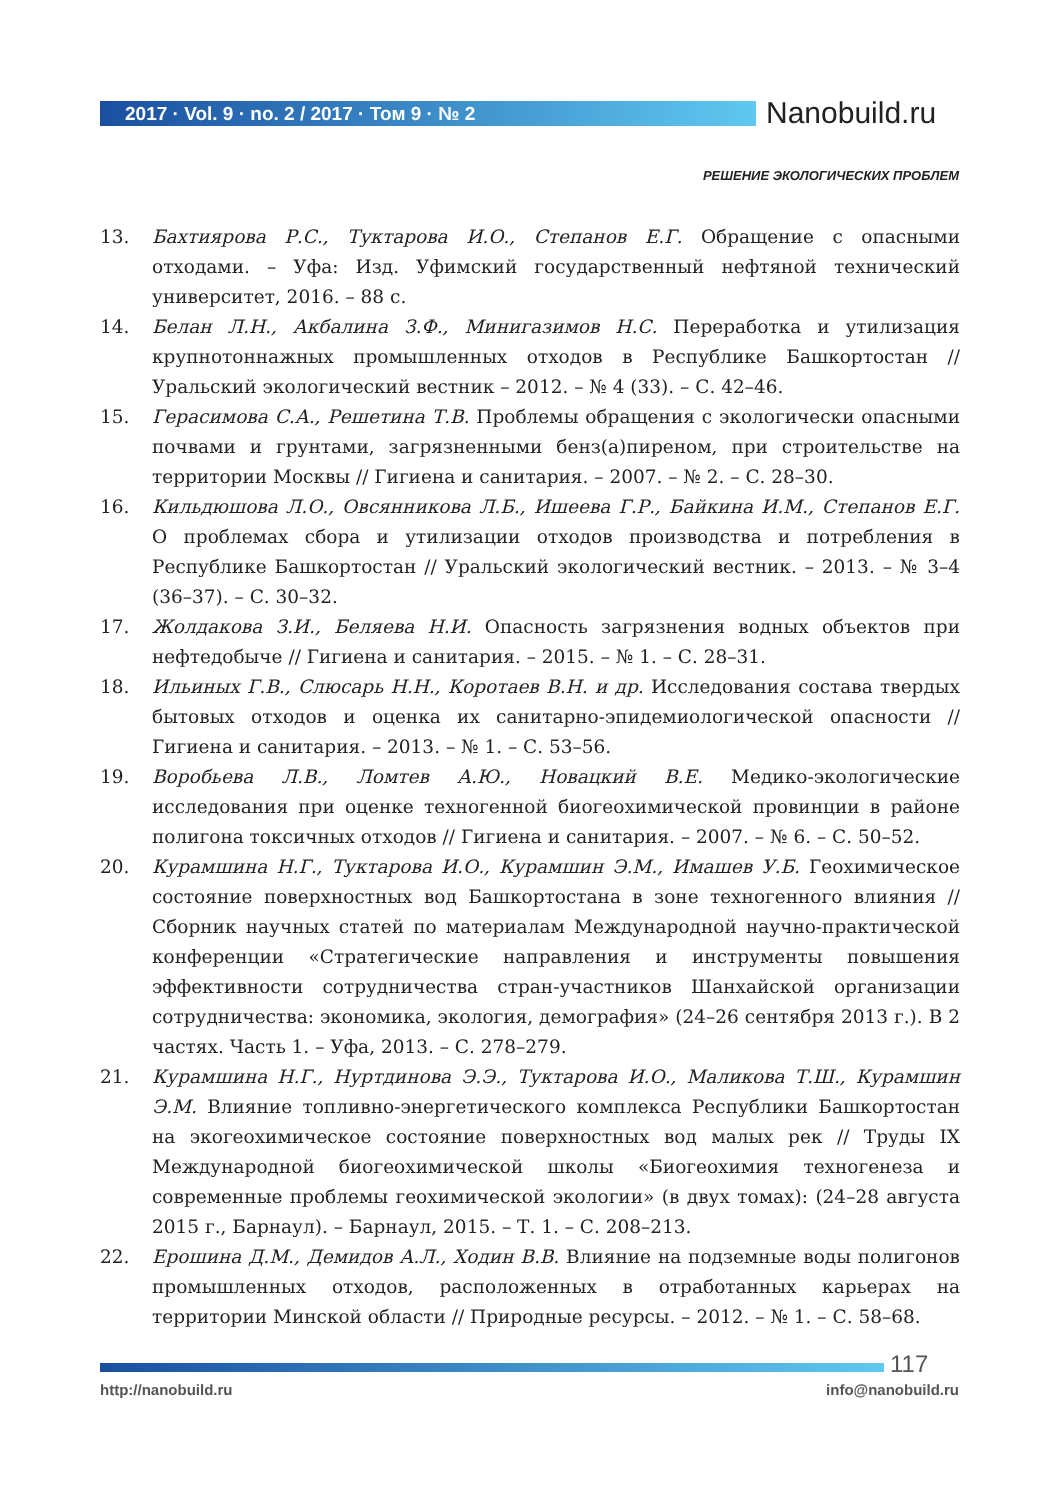2017 · Vol. 9 · no. 2 / 2017 · Том 9 · № 2
Nanobuild.ru
РЕШЕНИЕ ЭКОЛОГИЧЕСКИХ ПРОБЛЕМ
13. Бахтиярова Р.С., Туктарова И.О., Степанов Е.Г. Обращение с опасными отходами. – Уфа: Изд. Уфимский государственный нефтяной технический университет, 2016. – 88 с.
14. Белан Л.Н., Акбалина З.Ф., Минигазимов Н.С. Переработка и утилизация крупнотоннажных промышленных отходов в Республике Башкортостан // Уральский экологический вестник – 2012. – № 4 (33). – С. 42–46.
15. Герасимова С.А., Решетина Т.В. Проблемы обращения с экологически опасными почвами и грунтами, загрязненными бенз(а)пиреном, при строительстве на территории Москвы // Гигиена и санитария. – 2007. – № 2. – С. 28–30.
16. Кильдюшова Л.О., Овсянникова Л.Б., Ишеева Г.Р., Байкина И.М., Степанов Е.Г. О проблемах сбора и утилизации отходов производства и потребления в Республике Башкортостан // Уральский экологический вестник. – 2013. – № 3–4 (36–37). – С. 30–32.
17. Жолдакова З.И., Беляева Н.И. Опасность загрязнения водных объектов при нефтедобыче // Гигиена и санитария. – 2015. – № 1. – С. 28–31.
18. Ильиных Г.В., Слюсарь Н.Н., Коротаев В.Н. и др. Исследования состава твердых бытовых отходов и оценка их санитарно-эпидемиологической опасности // Гигиена и санитария. – 2013. – № 1. – С. 53–56.
19. Воробьева Л.В., Ломтев А.Ю., Новацкий В.Е. Медико-экологические исследования при оценке техногенной биогеохимической провинции в районе полигона токсичных отходов // Гигиена и санитария. – 2007. – № 6. – С. 50–52.
20. Курамшина Н.Г., Туктарова И.О., Курамшин Э.М., Имашев У.Б. Геохимическое состояние поверхностных вод Башкортостана в зоне техногенного влияния // Сборник научных статей по материалам Международной научно-практической конференции «Стратегические направления и инструменты повышения эффективности сотрудничества стран-участников Шанхайской организации сотрудничества: экономика, экология, демография» (24–26 сентября 2013 г.). В 2 частях. Часть 1. – Уфа, 2013. – С. 278–279.
21. Курамшина Н.Г., Нуртдинова Э.Э., Туктарова И.О., Маликова Т.Ш., Курамшин Э.М. Влияние топливно-энергетического комплекса Республики Башкортостан на экогеохимическое состояние поверхностных вод малых рек // Труды IX Международной биогеохимической школы «Биогеохимия техногенеза и современные проблемы геохимической экологии» (в двух томах): (24–28 августа 2015 г., Барнаул). – Барнаул, 2015. – Т. 1. – С. 208–213.
22. Ерошина Д.М., Демидов А.Л., Ходин В.В. Влияние на подземные воды полигонов промышленных отходов, расположенных в отработанных карьерах на территории Минской области // Природные ресурсы. – 2012. – № 1. – С. 58–68.
117
http://nanobuild.ru info@nanobuild.ru